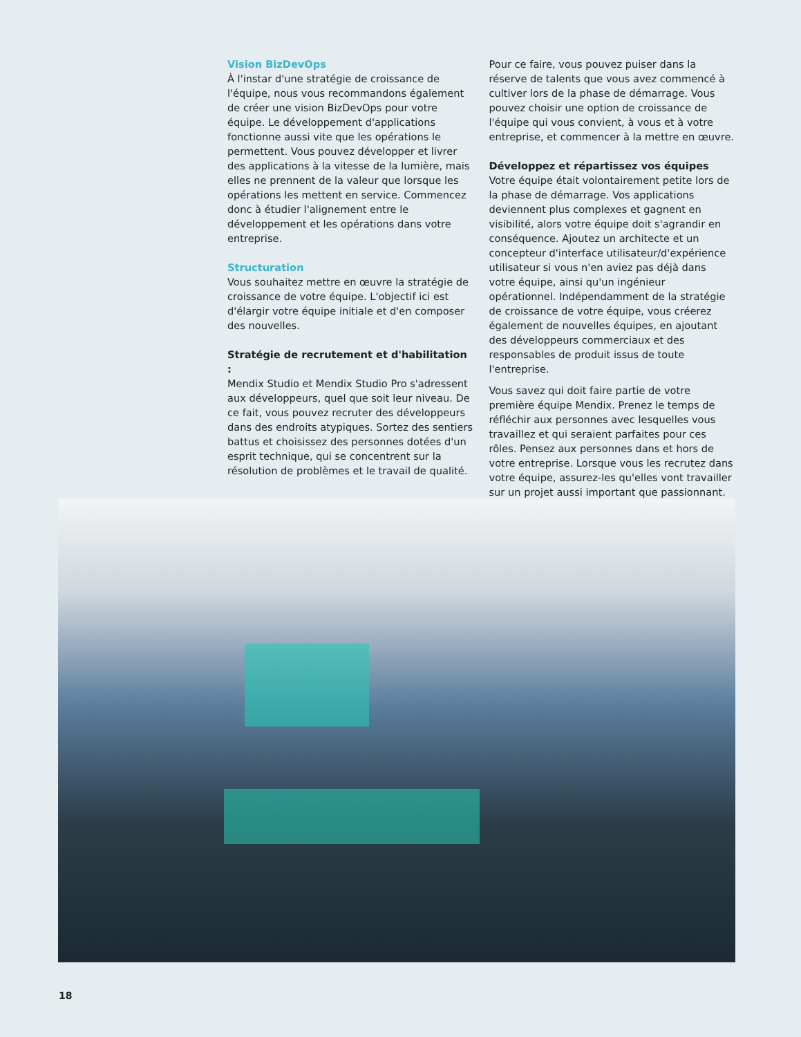Vision BizDevOps
À l'instar d'une stratégie de croissance de l'équipe, nous vous recommandons également de créer une vision BizDevOps pour votre équipe. Le développement d'applications fonctionne aussi vite que les opérations le permettent. Vous pouvez développer et livrer des applications à la vitesse de la lumière, mais elles ne prennent de la valeur que lorsque les opérations les mettent en service. Commencez donc à étudier l'alignement entre le développement et les opérations dans votre entreprise.
Structuration
Vous souhaitez mettre en œuvre la stratégie de croissance de votre équipe. L'objectif ici est d'élargir votre équipe initiale et d'en composer des nouvelles.
Stratégie de recrutement et d'habilitation :
Mendix Studio et Mendix Studio Pro s'adressent aux développeurs, quel que soit leur niveau. De ce fait, vous pouvez recruter des développeurs dans des endroits atypiques. Sortez des sentiers battus et choisissez des personnes dotées d'un esprit technique, qui se concentrent sur la résolution de problèmes et le travail de qualité.
Pour ce faire, vous pouvez puiser dans la réserve de talents que vous avez commencé à cultiver lors de la phase de démarrage. Vous pouvez choisir une option de croissance de l'équipe qui vous convient, à vous et à votre entreprise, et commencer à la mettre en œuvre.
Développez et répartissez vos équipes
Votre équipe était volontairement petite lors de la phase de démarrage. Vos applications deviennent plus complexes et gagnent en visibilité, alors votre équipe doit s'agrandir en conséquence. Ajoutez un architecte et un concepteur d'interface utilisateur/d'expérience utilisateur si vous n'en aviez pas déjà dans votre équipe, ainsi qu'un ingénieur opérationnel. Indépendamment de la stratégie de croissance de votre équipe, vous créerez également de nouvelles équipes, en ajoutant des développeurs commerciaux et des responsables de produit issus de toute l'entreprise.
Vous savez qui doit faire partie de votre première équipe Mendix. Prenez le temps de réfléchir aux personnes avec lesquelles vous travaillez et qui seraient parfaites pour ces rôles. Pensez aux personnes dans et hors de votre entreprise. Lorsque vous les recrutez dans votre équipe, assurez-les qu'elles vont travailler sur un projet aussi important que passionnant.
18